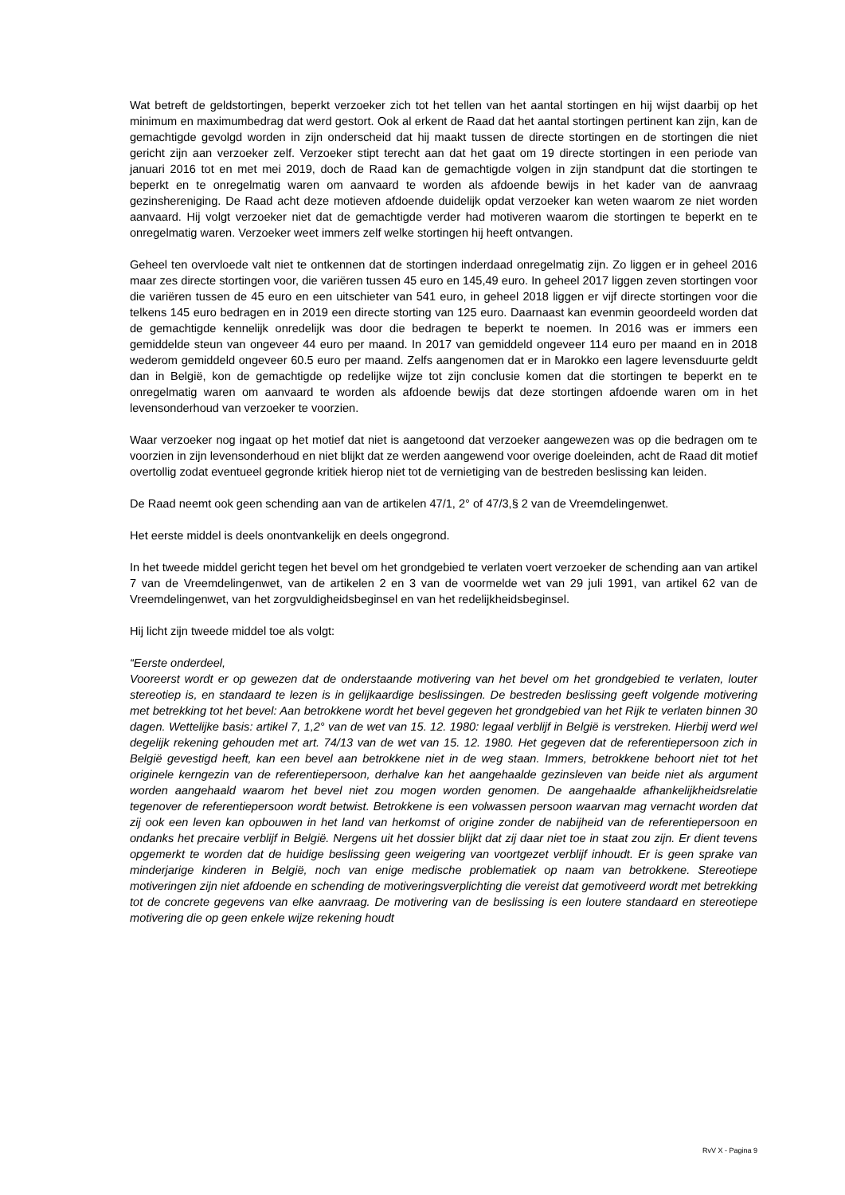Wat betreft de geldstortingen, beperkt verzoeker zich tot het tellen van het aantal stortingen en hij wijst daarbij op het minimum en maximumbedrag dat werd gestort. Ook al erkent de Raad dat het aantal stortingen pertinent kan zijn, kan de gemachtigde gevolgd worden in zijn onderscheid dat hij maakt tussen de directe stortingen en de stortingen die niet gericht zijn aan verzoeker zelf. Verzoeker stipt terecht aan dat het gaat om 19 directe stortingen in een periode van januari 2016 tot en met mei 2019, doch de Raad kan de gemachtigde volgen in zijn standpunt dat die stortingen te beperkt en te onregelmatig waren om aanvaard te worden als afdoende bewijs in het kader van de aanvraag gezinshereniging. De Raad acht deze motieven afdoende duidelijk opdat verzoeker kan weten waarom ze niet worden aanvaard. Hij volgt verzoeker niet dat de gemachtigde verder had motiveren waarom die stortingen te beperkt en te onregelmatig waren. Verzoeker weet immers zelf welke stortingen hij heeft ontvangen.
Geheel ten overvloede valt niet te ontkennen dat de stortingen inderdaad onregelmatig zijn. Zo liggen er in geheel 2016 maar zes directe stortingen voor, die variëren tussen 45 euro en 145,49 euro. In geheel 2017 liggen zeven stortingen voor die variëren tussen de 45 euro en een uitschieter van 541 euro, in geheel 2018 liggen er vijf directe stortingen voor die telkens 145 euro bedragen en in 2019 een directe storting van 125 euro. Daarnaast kan evenmin geoordeeld worden dat de gemachtigde kennelijk onredelijk was door die bedragen te beperkt te noemen. In 2016 was er immers een gemiddelde steun van ongeveer 44 euro per maand. In 2017 van gemiddeld ongeveer 114 euro per maand en in 2018 wederom gemiddeld ongeveer 60.5 euro per maand. Zelfs aangenomen dat er in Marokko een lagere levensduurte geldt dan in België, kon de gemachtigde op redelijke wijze tot zijn conclusie komen dat die stortingen te beperkt en te onregelmatig waren om aanvaard te worden als afdoende bewijs dat deze stortingen afdoende waren om in het levensonderhoud van verzoeker te voorzien.
Waar verzoeker nog ingaat op het motief dat niet is aangetoond dat verzoeker aangewezen was op die bedragen om te voorzien in zijn levensonderhoud en niet blijkt dat ze werden aangewend voor overige doeleinden, acht de Raad dit motief overtollig zodat eventueel gegronde kritiek hierop niet tot de vernietiging van de bestreden beslissing kan leiden.
De Raad neemt ook geen schending aan van de artikelen 47/1, 2° of 47/3,§ 2 van de Vreemdelingenwet.
Het eerste middel is deels onontvankelijk en deels ongegrond.
In het tweede middel gericht tegen het bevel om het grondgebied te verlaten voert verzoeker de schending aan van artikel 7 van de Vreemdelingenwet, van de artikelen 2 en 3 van de voormelde wet van 29 juli 1991, van artikel 62 van de Vreemdelingenwet, van het zorgvuldigheidsbeginsel en van het redelijkheidsbeginsel.
Hij licht zijn tweede middel toe als volgt:
“Eerste onderdeel,
Vooreerst wordt er op gewezen dat de onderstaande motivering van het bevel om het grondgebied te verlaten, louter stereotiep is, en standaard te lezen is in gelijkaardige beslissingen. De bestreden beslissing geeft volgende motivering met betrekking tot het bevel: Aan betrokkene wordt het bevel gegeven het grondgebied van het Rijk te verlaten binnen 30 dagen. Wettelijke basis: artikel 7, 1,2° van de wet van 15. 12. 1980: legaal verblijf in België is verstreken. Hierbij werd wel degelijk rekening gehouden met art. 74/13 van de wet van 15. 12. 1980. Het gegeven dat de referentiepersoon zich in België gevestigd heeft, kan een bevel aan betrokkene niet in de weg staan. Immers, betrokkene behoort niet tot het originele kerngezin van de referentiepersoon, derhalve kan het aangehaalde gezinsleven van beide niet als argument worden aangehaald waarom het bevel niet zou mogen worden genomen. De aangehaalde afhankelijkheidsrelatie tegenover de referentiepersoon wordt betwist. Betrokkene is een volwassen persoon waarvan mag vernacht worden dat zij ook een leven kan opbouwen in het land van herkomst of origine zonder de nabijheid van de referentiepersoon en ondanks het precaire verblijf in België. Nergens uit het dossier blijkt dat zij daar niet toe in staat zou zijn. Er dient tevens opgemerkt te worden dat de huidige beslissing geen weigering van voortgezet verblijf inhoudt. Er is geen sprake van minderjarige kinderen in België, noch van enige medische problematiek op naam van betrokkene. Stereotiepe motiveringen zijn niet afdoende en schending de motiveringsverplichting die vereist dat gemotiveerd wordt met betrekking tot de concrete gegevens van elke aanvraag. De motivering van de beslissing is een loutere standaard en stereotiepe motivering die op geen enkele wijze rekening houdt
RvV X - Pagina 9